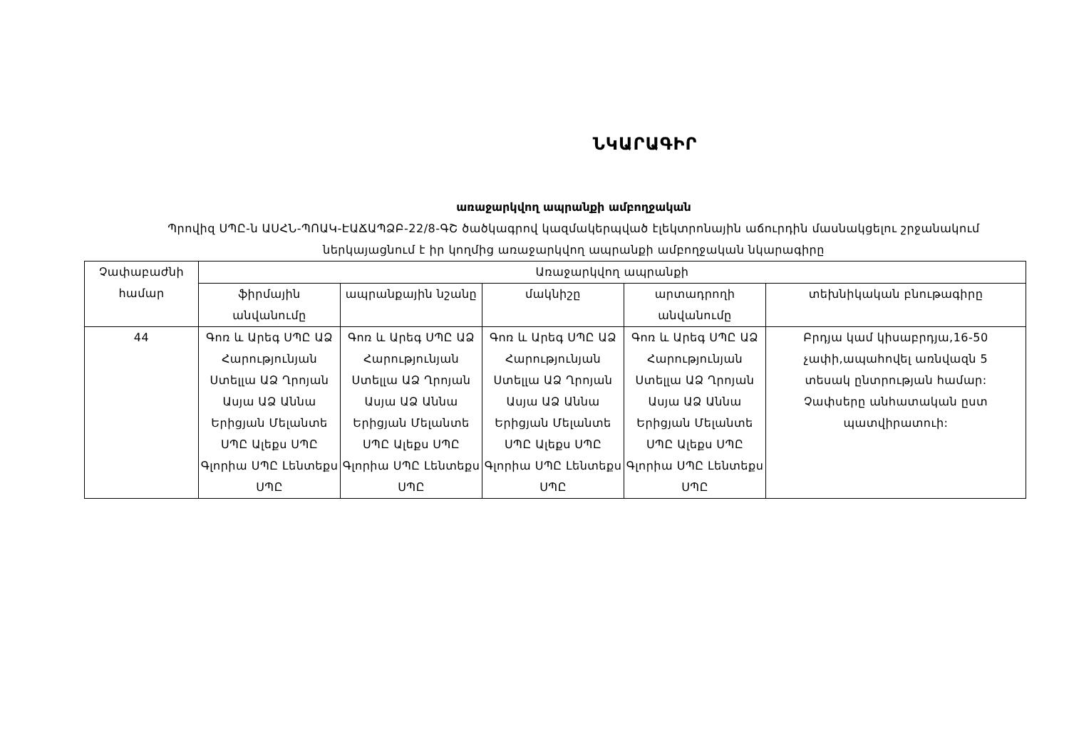ՆԿԱՐԱԳԻՐ
առաջարկվող ապրանքի ամբողջական
Պրովիզ ՍՊԸ-ն ԱՍՀՆ-ՊՈԱԿ-ԷԱՃԱՊՁԲ-22/8-ԳՇ ծածկագրով կազմակերպված էլեկտրոնային աճուրդին մասնակցելու շրջանակում
ներկայացնում է իր կողմից առաջարկվող ապրանքի ամբողջական նկարագիրը
| Չափաբաժնի համար | Առաջարկվող ապրանքի | | | | |
| --- | --- | --- | --- | --- | --- |
| | ֆիրմային անվանումը | ապրանքային նշանը | մակնիշը | արտադրողի անվանումը | տեխնիկական բնութագիրը |
| 44 | Գոռ և Արեգ ՍՊԸ ԱՁ Հարությունյան Ստելլա ԱՁ Ղրոյան Ասյա ԱՁ Աննա Երիցյան Մելանտե ՍՊԸ Ալեքս ՍՊԸ Գլորիա ՍՊԸ Լենտեքս ՍՊԸ | Գոռ և Արեգ ՍՊԸ ԱՁ Հարությունյան Ստելլա ԱՁ Ղրոյան Ասյա ԱՁ Աննա Երիցյան Մելանտե ՍՊԸ Ալեքս ՍՊԸ Գլորիա ՍՊԸ Լենտեքս ՍՊԸ | Գոռ և Արեգ ՍՊԸ ԱՁ Հարությունյան Ստելլա ԱՁ Ղրոյան Ասյա ԱՁ Աննա Երիցյան Մելանտե ՍՊԸ Ալեքս ՍՊԸ Գլորիա ՍՊԸ Լենտեքս ՍՊԸ | Գոռ և Արեգ ՍՊԸ ԱՁ Հարությունյան Ստելլա ԱՁ Ղրոյան Ասյա ԱՁ Աննա Երիցյան Մելանտե ՍՊԸ Ալեքս ՍՊԸ Գլորիա ՍՊԸ Լենտեքս ՍՊԸ | Բրդյա կամ կիսաբրդյա,16-50 չափի,ապահովել առնվազն 5 տեսակ ընտրության համար: Չափսերը անհատական ըստ պատվիրատուի: |